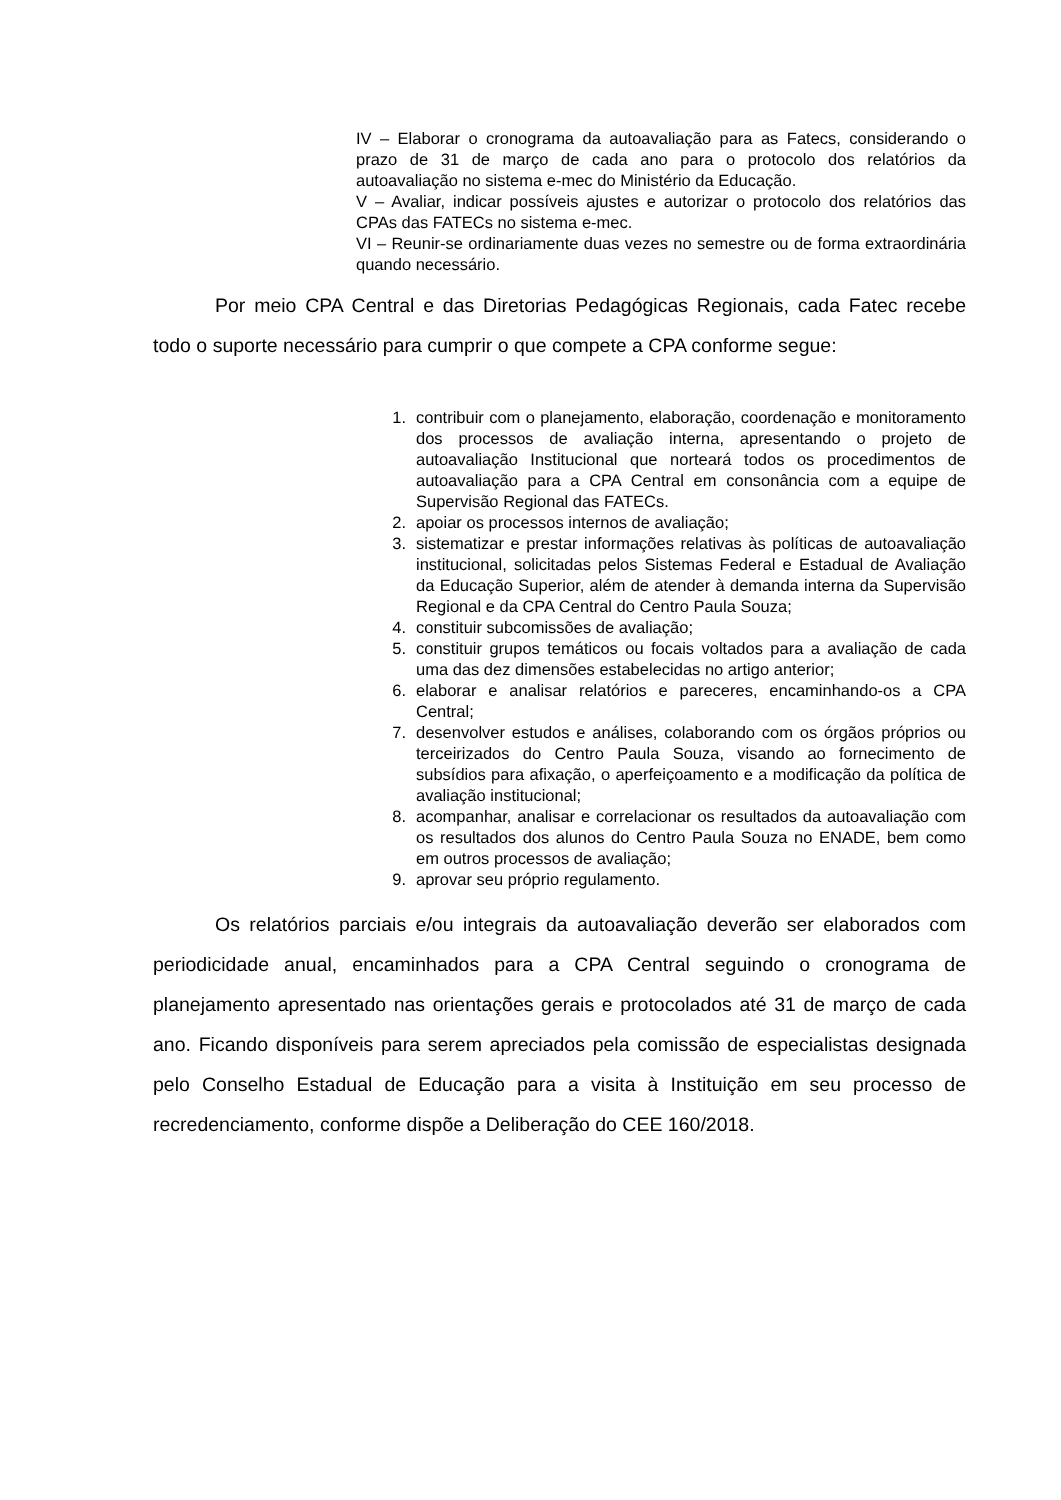IV – Elaborar o cronograma da autoavaliação para as Fatecs, considerando o prazo de 31 de março de cada ano para o protocolo dos relatórios da autoavaliação no sistema e-mec do Ministério da Educação.
V – Avaliar, indicar possíveis ajustes e autorizar o protocolo dos relatórios das CPAs das FATECs no sistema e-mec.
VI – Reunir-se ordinariamente duas vezes no semestre ou de forma extraordinária quando necessário.
Por meio CPA Central e das Diretorias Pedagógicas Regionais, cada Fatec recebe todo o suporte necessário para cumprir o que compete a CPA conforme segue:
1. contribuir com o planejamento, elaboração, coordenação e monitoramento dos processos de avaliação interna, apresentando o projeto de autoavaliação Institucional que norteará todos os procedimentos de autoavaliação para a CPA Central em consonância com a equipe de Supervisão Regional das FATECs.
2. apoiar os processos internos de avaliação;
3. sistematizar e prestar informações relativas às políticas de autoavaliação institucional, solicitadas pelos Sistemas Federal e Estadual de Avaliação da Educação Superior, além de atender à demanda interna da Supervisão Regional e da CPA Central do Centro Paula Souza;
4. constituir subcomissões de avaliação;
5. constituir grupos temáticos ou focais voltados para a avaliação de cada uma das dez dimensões estabelecidas no artigo anterior;
6. elaborar e analisar relatórios e pareceres, encaminhando-os a CPA Central;
7. desenvolver estudos e análises, colaborando com os órgãos próprios ou terceirizados do Centro Paula Souza, visando ao fornecimento de subsídios para afixação, o aperfeiçoamento e a modificação da política de avaliação institucional;
8. acompanhar, analisar e correlacionar os resultados da autoavaliação com os resultados dos alunos do Centro Paula Souza no ENADE, bem como em outros processos de avaliação;
9. aprovar seu próprio regulamento.
Os relatórios parciais e/ou integrais da autoavaliação deverão ser elaborados com periodicidade anual, encaminhados para a CPA Central seguindo o cronograma de planejamento apresentado nas orientações gerais e protocolados até 31 de março de cada ano. Ficando disponíveis para serem apreciados pela comissão de especialistas designada pelo Conselho Estadual de Educação para a visita à Instituição em seu processo de recredenciamento, conforme dispõe a Deliberação do CEE 160/2018.